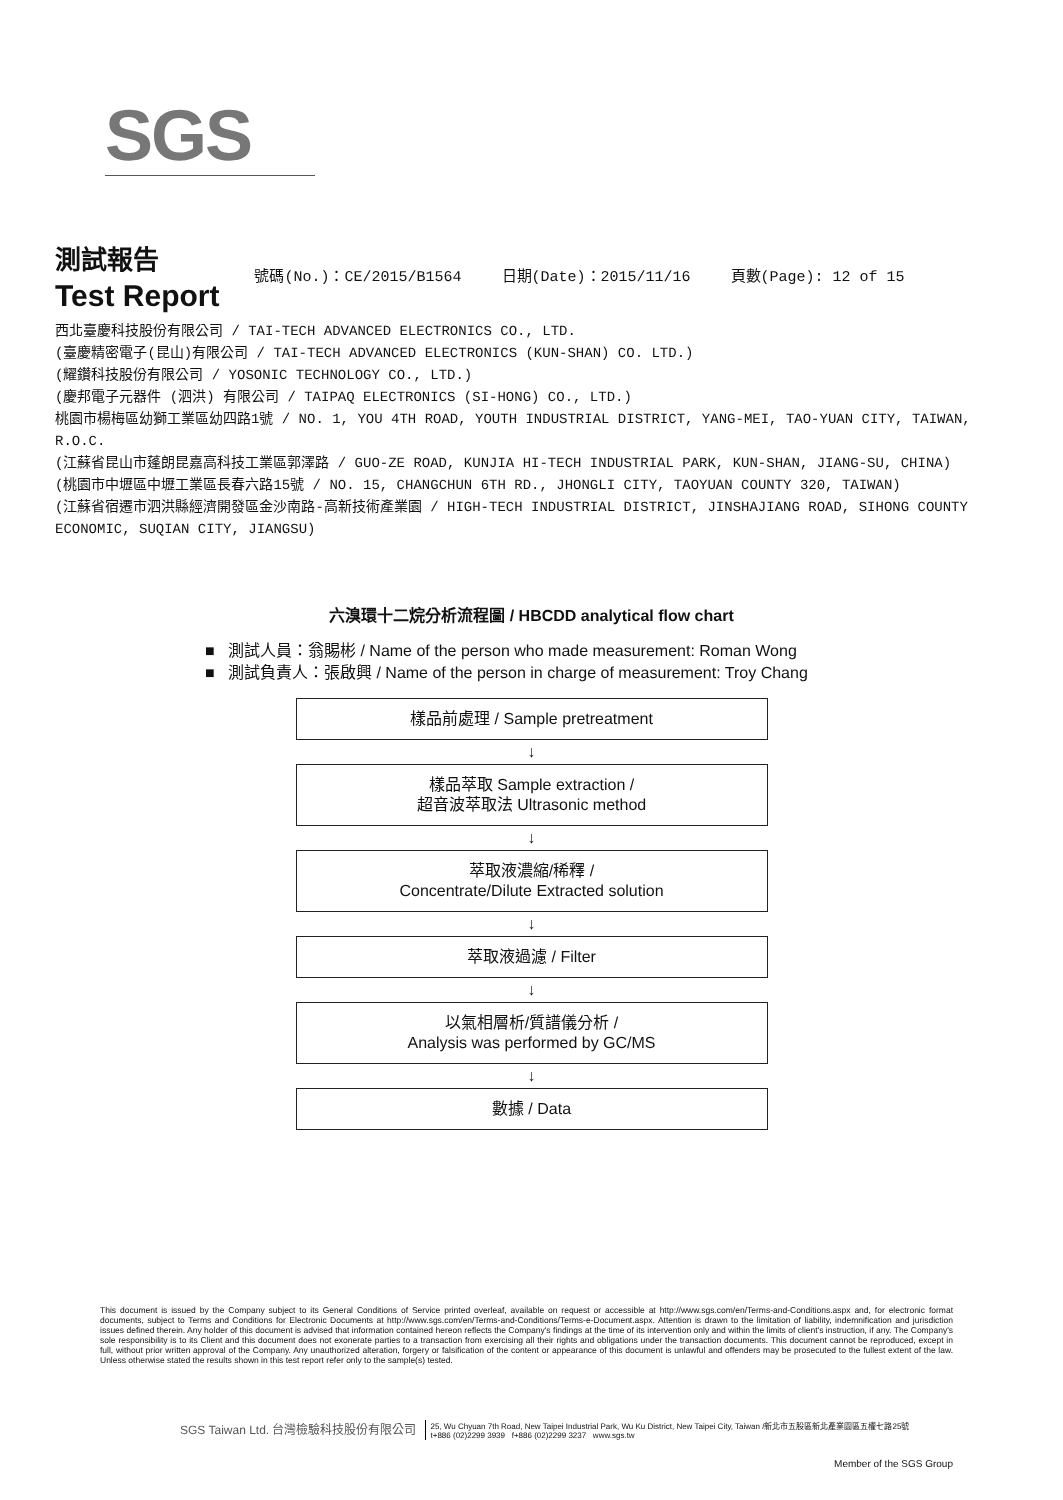SGS
測試報告
Test Report
號碼(No.)：CE/2015/B1564 日期(Date)：2015/11/16 頁數(Page): 12 of 15
西北臺慶科技股份有限公司 / TAI-TECH ADVANCED ELECTRONICS CO., LTD.
(臺慶精密電子(昆山)有限公司 / TAI-TECH ADVANCED ELECTRONICS (KUN-SHAN) CO. LTD.)
(耀鑽科技股份有限公司 / YOSONIC TECHNOLOGY CO., LTD.)
(慶邦電子元器件 (泗洪) 有限公司 / TAIPAQ ELECTRONICS (SI-HONG) CO., LTD.)
桃園市楊梅區幼獅工業區幼四路1號 / NO. 1, YOU 4TH ROAD, YOUTH INDUSTRIAL DISTRICT, YANG-MEI, TAO-YUAN CITY, TAIWAN, R.O.C.
(江蘇省昆山市蓬朗昆嘉高科技工業區郭澤路 / GUO-ZE ROAD, KUNJIA HI-TECH INDUSTRIAL PARK, KUN-SHAN, JIANG-SU, CHINA)
(桃園市中壢區中壢工業區長春六路15號 / NO. 15, CHANGCHUN 6TH RD., JHONGLI CITY, TAOYUAN COUNTY 320, TAIWAN)
(江蘇省宿遷市泗洪縣經濟開發區金沙南路-高新技術產業園 / HIGH-TECH INDUSTRIAL DISTRICT, JINSHAJIANG ROAD, SIHONG COUNTY ECONOMIC, SUQIAN CITY, JIANGSU)
六溴環十二烷分析流程圖 / HBCDD analytical flow chart
■ 測試人員：翁賜彬 / Name of the person who made measurement: Roman Wong
■ 測試負責人：張啟興 / Name of the person in charge of measurement: Troy Chang
樣品前處理 / Sample pretreatment
↓
樣品萃取 Sample extraction /
超音波萃取法 Ultrasonic method
↓
萃取液濃縮/稀釋 /
Concentrate/Dilute Extracted solution
↓
萃取液過濾 / Filter
↓
以氣相層析/質譜儀分析 /
Analysis was performed by GC/MS
↓
數據 / Data
This document is issued by the Company subject to its General Conditions of Service printed overleaf, available on request or accessible at http://www.sgs.com/en/Terms-and-Conditions.aspx and, for electronic format documents, subject to Terms and Conditions for Electronic Documents at http://www.sgs.com/en/Terms-and-Conditions/Terms-e-Document.aspx. Attention is drawn to the limitation of liability, indemnification and jurisdiction issues defined therein. Any holder of this document is advised that information contained hereon reflects the Company's findings at the time of its intervention only and within the limits of client's instruction, if any. The Company's sole responsibility is to its Client and this document does not exonerate parties to a transaction from exercising all their rights and obligations under the transaction documents. This document cannot be reproduced, except in full, without prior written approval of the Company. Any unauthorized alteration, forgery or falsification of the content or appearance of this document is unlawful and offenders may be prosecuted to the fullest extent of the law. Unless otherwise stated the results shown in this test report refer only to the sample(s) tested.
SGS Taiwan Ltd. 台灣檢驗科技股份有限公司 25, Wu Chyuan 7th Road, New Taipei Industrial Park, Wu Ku District, New Taipei City, Taiwan /新北市五股區新北產業園區五權七路25號
t+886 (02)2299 3939 f+886 (02)2299 3237 www.sgs.tw
Member of the SGS Group